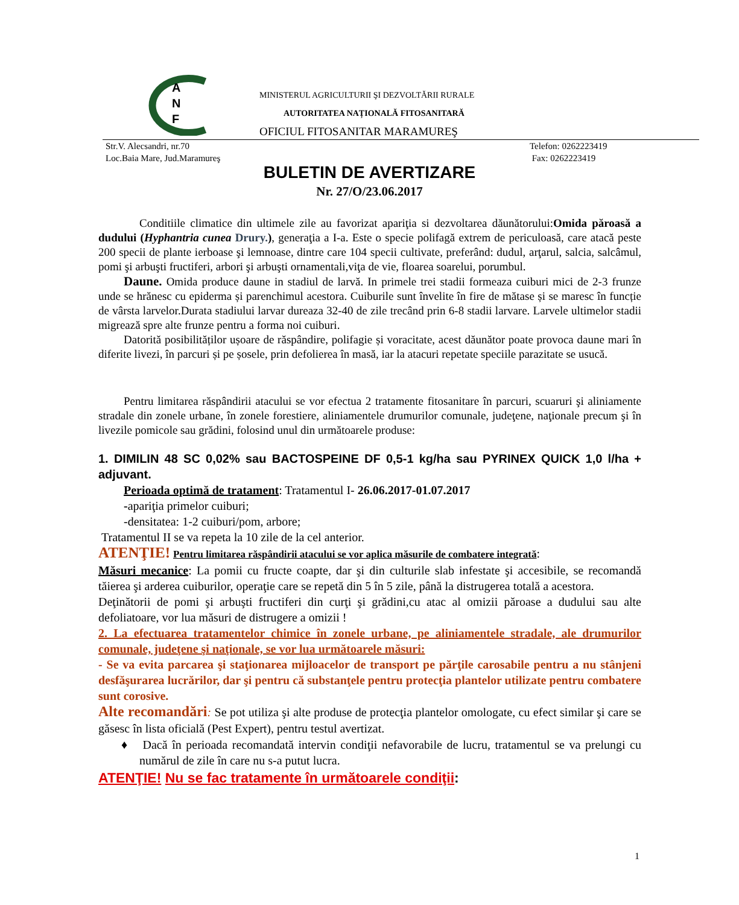A
N
F
MINISTERUL AGRICULTURII ŞI DEZVOLTĂRII RURALE
AUTORITATEA NAȚIONALĂ FITOSANITARĂ
OFICIUL FITOSANITAR MARAMUREŞ
Str.V. Alecsandri, nr.70
Loc.Baia Mare, Jud.Maramureş
Telefon: 0262223419
Fax: 0262223419
BULETIN DE AVERTIZARE
Nr. 27/O/23.06.2017
Conditiile climatice din ultimele zile au favorizat apariţia si dezvoltarea dăunătorului:Omida păroasă a dudului (Hyphantria cunea Drury.), generaţia a I-a. Este o specie polifagă extrem de periculoasă, care atacă peste 200 specii de plante ierboase şi lemnoase, dintre care 104 specii cultivate, preferând: dudul, arţarul, salcia, salcâmul, pomi şi arbuşti fructiferi, arbori şi arbuşti ornamentali,viţa de vie, floarea soarelui, porumbul.
Daune. Omida produce daune in stadiul de larvă. In primele trei stadii formeaza cuiburi mici de 2-3 frunze unde se hrănesc cu epiderma și parenchimul acestora. Cuiburile sunt învelite în fire de mătase și se maresc în funcție de vârsta larvelor.Durata stadiului larvar dureaza 32-40 de zile trecând prin 6-8 stadii larvare. Larvele ultimelor stadii migrează spre alte frunze pentru a forma noi cuiburi.
Datorită posibilităților ușoare de răspândire, polifagie și voracitate, acest dăunător poate provoca daune mari în diferite livezi, în parcuri și pe șosele, prin defolierea în masă, iar la atacuri repetate speciile parazitate se usucă.
Pentru limitarea răspândirii atacului se vor efectua 2 tratamente fitosanitare în parcuri, scuaruri şi aliniamente stradale din zonele urbane, în zonele forestiere, aliniamentele drumurilor comunale, judeţene, naţionale precum şi în livezile pomicole sau grădini, folosind unul din următoarele produse:
1. DIMILIN 48 SC 0,02% sau BACTOSPEINE DF 0,5-1 kg/ha sau PYRINEX QUICK 1,0 l/ha + adjuvant.
Perioada optimă de tratament: Tratamentul I- 26.06.2017-01.07.2017
-apariţia primelor cuiburi;
-densitatea: 1-2 cuiburi/pom, arbore;
Tratamentul II se va repeta la 10 zile de la cel anterior.
ATENŢIE! Pentru limitarea răspândirii atacului se vor aplica măsurile de combatere integrată:
Măsuri mecanice: La pomii cu fructe coapte, dar şi din culturile slab infestate şi accesibile, se recomandă tăierea şi arderea cuiburilor, operaţie care se repetă din 5 în 5 zile, până la distrugerea totală a acestora.
Deţinătorii de pomi şi arbuşti fructiferi din curţi şi grădini,cu atac al omizii păroase a dudului sau alte defoliatoare, vor lua măsuri de distrugere a omizii !
2. La efectuarea tratamentelor chimice în zonele urbane, pe aliniamentele stradale, ale drumurilor comunale, judeţene şi naţionale, se vor lua următoarele măsuri:
- Se va evita parcarea şi staţionarea mijloacelor de transport pe părţile carosabile pentru a nu stânjeni desfăşurarea lucrărilor, dar şi pentru că substanţele pentru protecţia plantelor utilizate pentru combatere sunt corosive.
Alte recomandări: Se pot utiliza şi alte produse de protecţia plantelor omologate, cu efect similar şi care se găsesc în lista oficială (Pest Expert), pentru testul avertizat.
♦ Dacă în perioada recomandată intervin condiţii nefavorabile de lucru, tratamentul se va prelungi cu numărul de zile în care nu s-a putut lucra.
ATENŢIE! Nu se fac tratamente în următoarele condiţii:
1